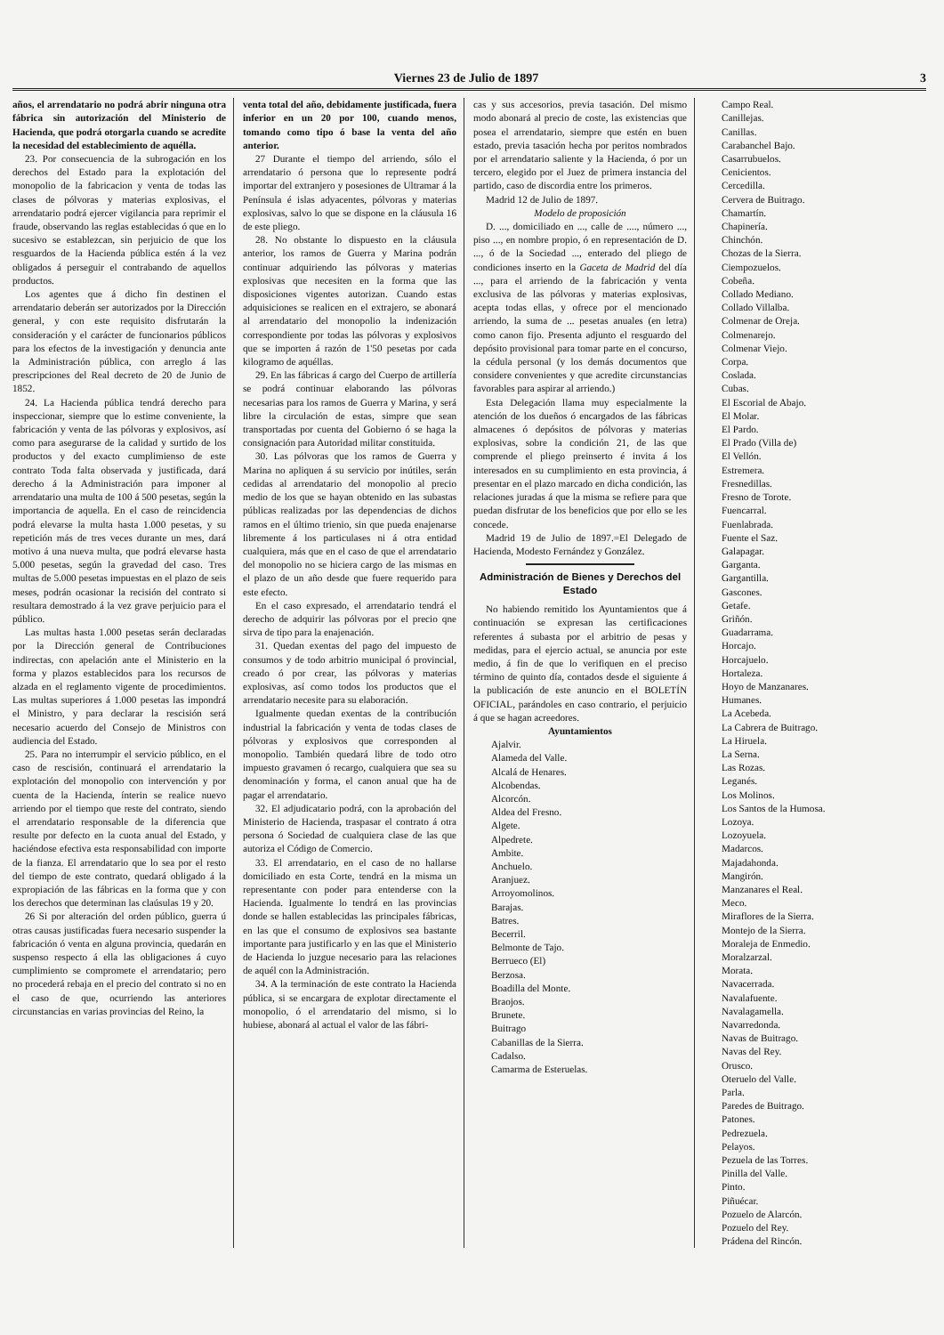Viernes 23 de Julio de 1897 3
años, el arrendatario no podrá abrir ninguna otra fábrica sin autorización del Ministerio de Hacienda, que podrá otorgarla cuando se acredite la necesidad del establecimiento de aquélla.
23. Por consecuencia de la subrogación en los derechos del Estado para la explotación del monopolio de la fabricacion y venta de todas las clases de pólvoras y materias explosivas, el arrendatario podrá ejercer vigilancia para reprimir el fraude, observando las reglas establecidas ó que en lo sucesivo se establezcan, sin perjuicio de que los resguardos de la Hacienda pública estén á la vez obligados á perseguir el contrabando de aquellos productos.
Los agentes que á dicho fin destinen el arrendatario deberán ser autorizados por la Dirección general, y con este requisito disfrutarán la consideración y el carácter de funcionarios públicos para los efectos de la investigación y denuncia ante la Administración pública, con arreglo á las prescripciones del Real decreto de 20 de Junio de 1852.
24. La Hacienda pública tendrá derecho para inspeccionar, siempre que lo estime conveniente, la fabricación y venta de las pólvoras y explosivos, así como para asegurarse de la calidad y surtido de los productos y del exacto cumplimienso de este contrato Toda falta observada y justificada, dará derecho á la Administración para imponer al arrendatario una multa de 100 á 500 pesetas, según la importancia de aquella. En el caso de reincidencia podrá elevarse la multa hasta 1.000 pesetas, y su repetición más de tres veces durante un mes, dará motivo á una nueva multa, que podrá elevarse hasta 5.000 pesetas, según la gravedad del caso. Tres multas de 5.000 pesetas impuestas en el plazo de seis meses, podrán ocasionar la recisión del contrato si resultara demostrado á la vez grave perjuicio para el público.
Las multas hasta 1.000 pesetas serán declaradas por la Dirección general de Contribuciones indirectas, con apelación ante el Ministerio en la forma y plazos establecidos para los recursos de alzada en el reglamento vigente de procedimientos. Las multas superiores á 1.000 pesetas las impondrá el Ministro, y para declarar la rescisión será necesario acuerdo del Consejo de Ministros con audiencia del Estado.
25. Para no interrumpir el servicio público, en el caso de rescisión, continuará el arrendatario la explotación del monopolio con intervención y por cuenta de la Hacienda, ínterin se realice nuevo arriendo por el tiempo que reste del contrato, siendo el arrendatario responsable de la diferencia que resulte por defecto en la cuota anual del Estado, y haciéndose efectiva esta responsabilidad con importe de la fianza. El arrendatario que lo sea por el resto del tiempo de este contrato, quedará obligado á la expropiación de las fábricas en la forma que y con los derechos que determinan las claúsulas 19 y 20.
26 Si por alteración del orden público, guerra ú otras causas justificadas fuera necesario suspender la fabricación ó venta en alguna provincia, quedarán en suspenso respecto á ella las obligaciones á cuyo cumplimiento se compromete el arrendatario; pero no procederá rebaja en el precio del contrato si no en el caso de que, ocurriendo las anteriores circunstancias en varias provincias del Reino, la
venta total del año, debidamente justificada, fuera inferior en un 20 por 100, cuando menos, tomando como tipo ó base la venta del año anterior.
27 Durante el tiempo del arriendo, sólo el arrendatario ó persona que lo represente podrá importar del extranjero y posesiones de Ultramar á la Península é islas adyacentes, pólvoras y materias explosivas, salvo lo que se dispone en la cláusula 16 de este pliego.
28. No obstante lo dispuesto en la cláusula anterior, los ramos de Guerra y Marina podrán continuar adquiriendo las pólvoras y materias explosivas que necesiten en la forma que las disposiciones vigentes autorizan. Cuando estas adquisiciones se realicen en el extrajero, se abonará al arrendatario del monopolio la indenización correspondiente por todas las pólvoras y explosivos que se importen á razón de 1'50 pesetas por cada kilogramo de aquéllas.
29. En las fábricas á cargo del Cuerpo de artillería se podrá continuar elaborando las pólvoras necesarias para los ramos de Guerra y Marina, y será libre la circulación de estas, simpre que sean transportadas por cuenta del Gobierno ó se haga la consignación para Autoridad militar constituida.
30. Las pólvoras que los ramos de Guerra y Marina no apliquen á su servicio por inútiles, serán cedidas al arrendatario del monopolio al precio medio de los que se hayan obtenido en las subastas públicas realizadas por las dependencias de dichos ramos en el último trienio, sin que pueda enajenarse libremente á los particulases ni á otra entidad cualquiera, más que en el caso de que el arrendatario del monopolio no se hiciera cargo de las mismas en el plazo de un año desde que fuere requerido para este efecto.
En el caso expresado, el arrendatario tendrá el derecho de adquirir las pólvoras por el precio qne sirva de tipo para la enajenación.
31. Quedan exentas del pago del impuesto de consumos y de todo arbitrio municipal ó provincial, creado ó por crear, las pólvoras y materias explosivas, así como todos los productos que el arrendatario necesite para su elaboración.
Igualmente quedan exentas de la contribución industrial la fabricación y venta de todas clases de pólvoras y explosivos que corresponden al monopolio. También quedará libre de todo otro impuesto gravamen ó recargo, cualquiera que sea su denominación y forma, el canon anual que ha de pagar el arrendatario.
32. El adjudicatario podrá, con la aprobación del Ministerio de Hacienda, traspasar el contrato á otra persona ó Sociedad de cualquiera clase de las que autoriza el Código de Comercio.
33. El arrendatario, en el caso de no hallarse domiciliado en esta Corte, tendrá en la misma un representante con poder para entenderse con la Hacienda. Igualmente lo tendrá en las provincias donde se hallen establecidas las principales fábricas, en las que el consumo de explosivos sea bastante importante para justificarlo y en las que el Ministerio de Hacienda lo juzgue necesario para las relaciones de aquél con la Administración.
34. A la terminación de este contrato la Hacienda pública, si se encargara de explotar directamente el monopolio, ó el arrendatario del mismo, si lo hubiese, abonará al actual el valor de las fábri-
cas y sus accesorios, previa tasación. Del mismo modo abonará al precio de coste, las existencias que posea el arrendatario, siempre que estén en buen estado, previa tasación hecha por peritos nombrados por el arrendatario saliente y la Hacienda, ó por un tercero, elegido por el Juez de primera instancia del partido, caso de discordia entre los primeros.
Madrid 12 de Julio de 1897.
Modelo de proposición
D. ..., domiciliado en ..., calle de ...., número ..., piso ..., en nombre propio, ó en representación de D. ..., ó de la Sociedad ..., enterado del pliego de condiciones inserto en la Gaceta de Madrid del día ..., para el arriendo de la fabricación y venta exclusiva de las pólvoras y materias explosivas, acepta todas ellas, y ofrece por el mencionado arriendo, la suma de ... pesetas anuales (en letra) como canon fijo. Presenta adjunto el resguardo del depósito provisional para tomar parte en el concurso, la cédula personal (y los demás documentos que considere convenientes y que acredite circunstancias favorables para aspirar al arriendo.)
Esta Delegación llama muy especialmente la atención de los dueños ó encargados de las fábricas almacenes ó depósitos de pólvoras y materias explosivas, sobre la condición 21, de las que comprende el pliego preinserto é invita á los interesados en su cumplimiento en esta provincia, á presentar en el plazo marcado en dicha condición, las relaciones juradas á que la misma se refiere para que puedan disfrutar de los beneficios que por ello se les concede.
Madrid 19 de Julio de 1897.=El Delegado de Hacienda, Modesto Fernández y González.
Administración de Bienes y Derechos del Estado
No habiendo remitido los Ayuntamientos que á continuación se expresan las certificaciones referentes á subasta por el arbitrio de pesas y medidas, para el ejercio actual, se anuncia por este medio, á fin de que lo verifiquen en el preciso término de quinto día, contados desde el siguiente á la publicación de este anuncio en el BOLETÍN OFICIAL, parándoles en caso contrario, el perjuicio á que se hagan acreedores.
Ayuntamientos
Ajalvir.
Alameda del Valle.
Alcalá de Henares.
Alcobendas.
Alcorcón.
Aldea del Fresno.
Algete.
Alpedrete.
Ambite.
Anchuelo.
Aranjuez.
Arroyomolinos.
Barajas.
Batres.
Becerril.
Belmonte de Tajo.
Berrueco (El)
Berzosa.
Boadilla del Monte.
Braojos.
Brunete.
Buitrago
Cabanillas de la Sierra.
Cadalso.
Camarma de Esteruelas.
Campo Real.
Canillejas.
Canillas.
Carabanchel Bajo.
Casarrubuelos.
Cenicientos.
Cercedilla.
Cervera de Buitrago.
Chamartín.
Chapinería.
Chinchón.
Chozas de la Sierra.
Ciempozuelos.
Cobeña.
Collado Mediano.
Collado Villalba.
Colmenar de Oreja.
Colmenarejo.
Colmenar Viejo.
Corpa.
Coslada.
Cubas.
El Escorial de Abajo.
El Molar.
El Pardo.
El Prado (Villa de)
El Vellón.
Estremera.
Fresnedillas.
Fresno de Torote.
Fuencarral.
Fuenlabrada.
Fuente el Saz.
Galapagar.
Garganta.
Gargantilla.
Gascones.
Getafe.
Griñón.
Guadarrama.
Horcajo.
Horcajuelo.
Hortaleza.
Hoyo de Manzanares.
Humanes.
La Acebeda.
La Cabrera de Buitrago.
La Hiruela.
La Serna.
Las Rozas.
Leganés.
Los Molinos.
Los Santos de la Humosa.
Lozoya.
Lozoyuela.
Madarcos.
Majadahonda.
Mangirón.
Manzanares el Real.
Meco.
Miraflores de la Sierra.
Montejo de la Sierra.
Moraleja de Enmedio.
Moralzarzal.
Morata.
Navacerrada.
Navalafuente.
Navalagamella.
Navarredonda.
Navas de Buitrago.
Navas del Rey.
Orusco.
Oteruelo del Valle.
Parla.
Paredes de Buitrago.
Patones.
Pedrezuela.
Pelayos.
Pezuela de las Torres.
Pinilla del Valle.
Pinto.
Piñuécar.
Pozuelo de Alarcón.
Pozuelo del Rey.
Prádena del Rincón.